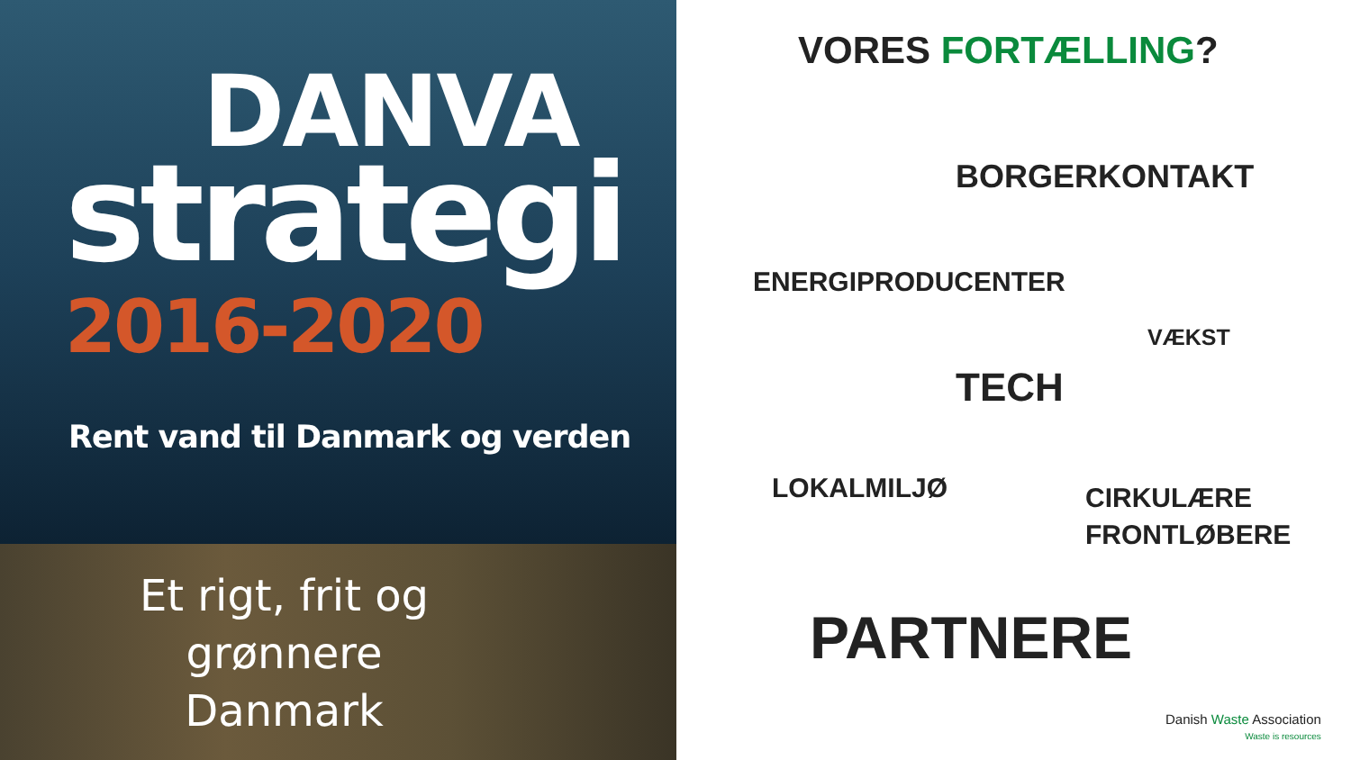DANVA
strategi
2016-2020
Rent vand til Danmark og verden
Et rigt, frit og
grønnere
Danmark
VORES FORTÆLLING?
BORGERKONTAKT
ENERGIPRODUCENTER
VÆKST
TECH
LOKALMILJØ
CIRKULÆRE
FRONTLØBERE
PARTNERE
Danish Waste Association
Waste is resources